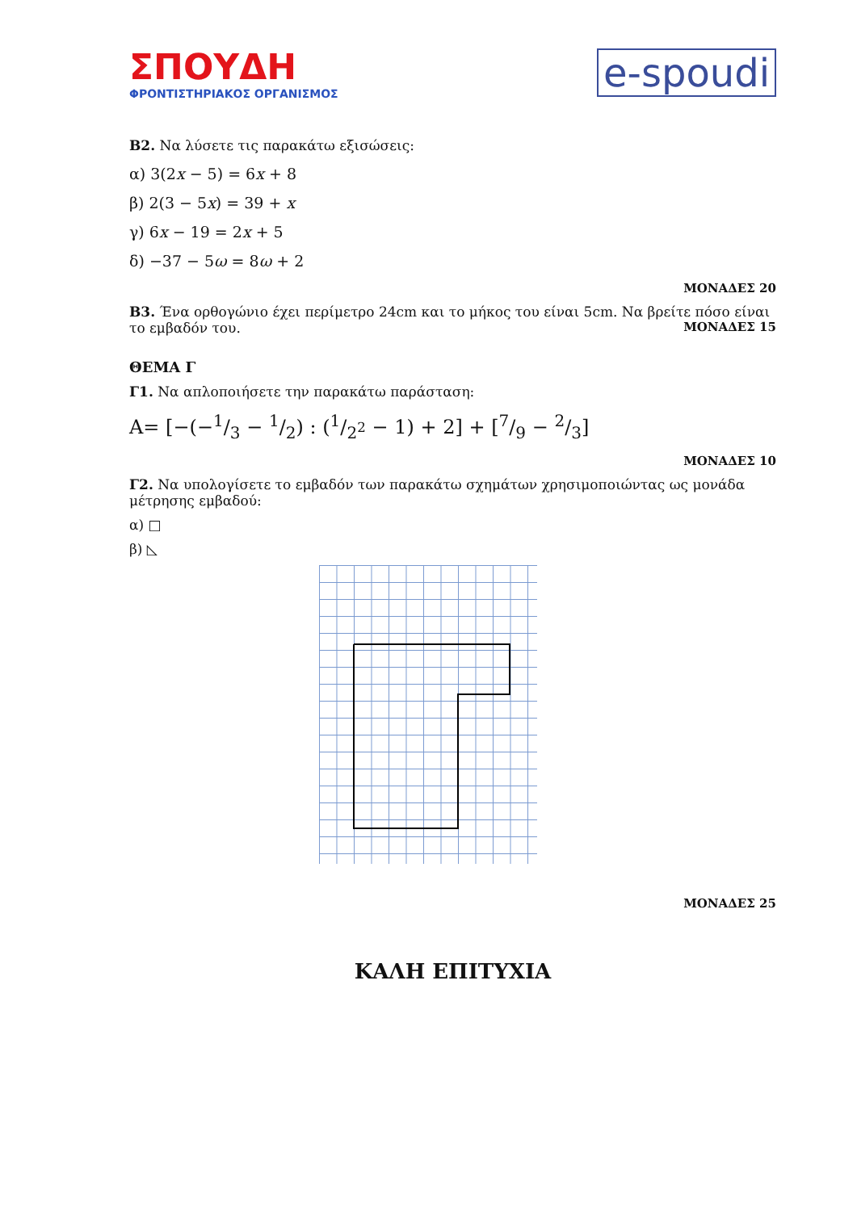ΣΠΟΥΔΗ
ΦΡΟΝΤΙΣΤΗΡΙΑΚΟΣ ΟΡΓΑΝΙΣΜΟΣ
e-spoudi
Β2. Να λύσετε τις παρακάτω εξισώσεις:
α) 3(2x − 5) = 6x + 8
β) 2(3 − 5x) = 39 + x
γ) 6x − 19 = 2x + 5
δ) −37 − 5ω = 8ω + 2
ΜΟΝΑΔΕΣ 20
Β3. Ένα ορθογώνιο έχει περίμετρο 24cm και το μήκος του είναι 5cm. Να βρείτε πόσο είναι το εμβαδόν του. ΜΟΝΑΔΕΣ 15
ΘΕΜΑ Γ
Γ1. Να απλοποιήσετε την παρακάτω παράσταση:
Α= [−(−1/3 − 1/2) : (1/2<sup>2</sup> − 1) + 2] + [7/9 − 2/3]
ΜΟΝΑΔΕΣ 10
Γ2. Να υπολογίσετε το εμβαδόν των παρακάτω σχημάτων χρησιμοποιώντας ως μονάδα μέτρησης εμβαδού:
α) □
β) ◺
ΜΟΝΑΔΕΣ 25
ΚΑΛΗ ΕΠΙΤΥΧΙΑ